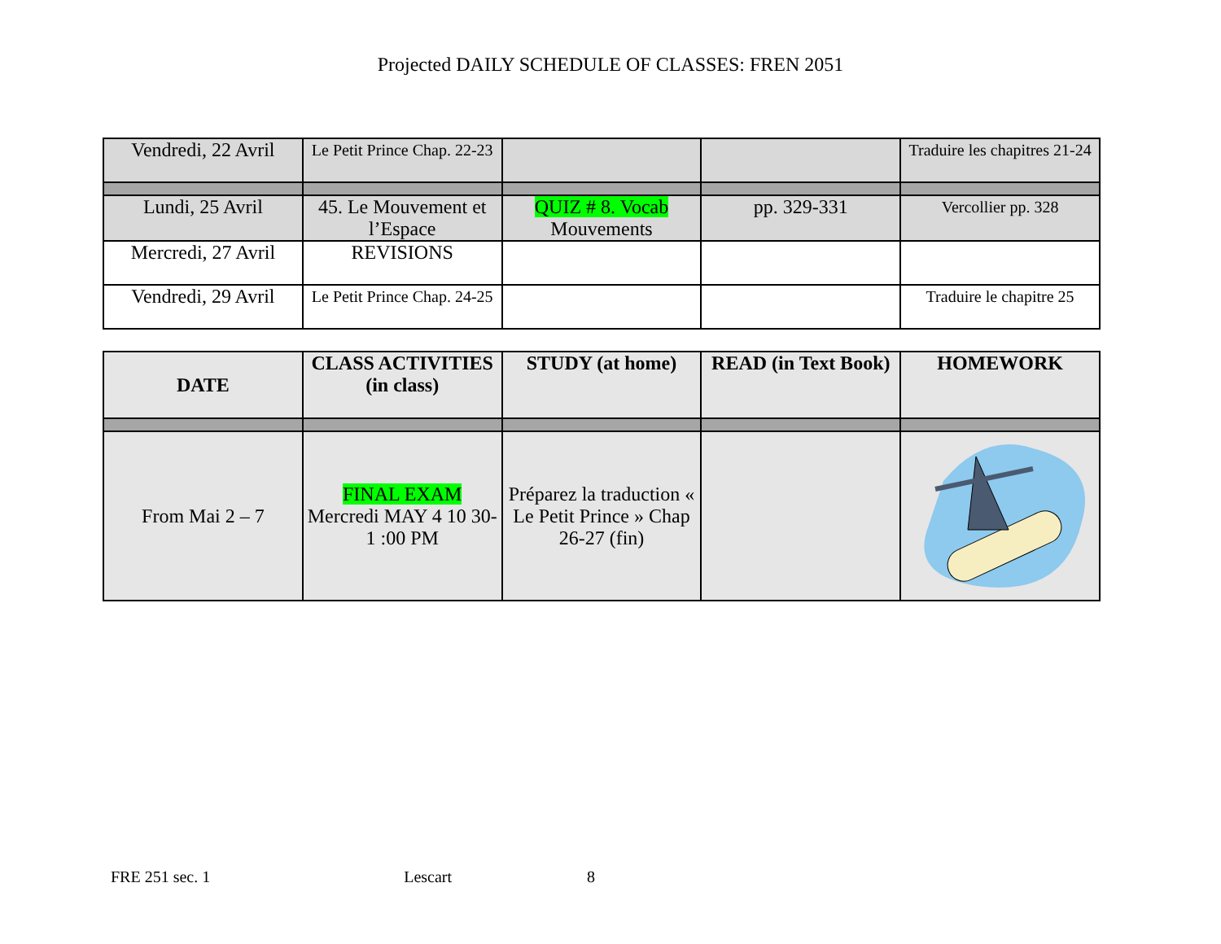Projected DAILY SCHEDULE OF CLASSES: FREN 2051
| Vendredi, 22 Avril | Le Petit Prince Chap. 22-23 | | | Traduire les chapitres 21-24 |
| Lundi, 25 Avril | 45. Le Mouvement et l’Espace | QUIZ # 8. Vocab Mouvements | pp. 329-331 | Vercollier pp. 328 |
| Mercredi, 27 Avril | REVISIONS | | | |
| Vendredi, 29 Avril | Le Petit Prince Chap. 24-25 | | | Traduire le chapitre 25 |
| DATE | CLASS ACTIVITIES (in class) | STUDY (at home) | READ (in Text Book) | HOMEWORK |
| --- | --- | --- | --- | --- |
| From Mai 2 – 7 | FINAL EXAM Mercredi MAY 4 10 30-1 :00 PM | Préparez la traduction « Le Petit Prince » Chap 26-27 (fin) | | |
FRE 251 sec. 1 Lescart 8